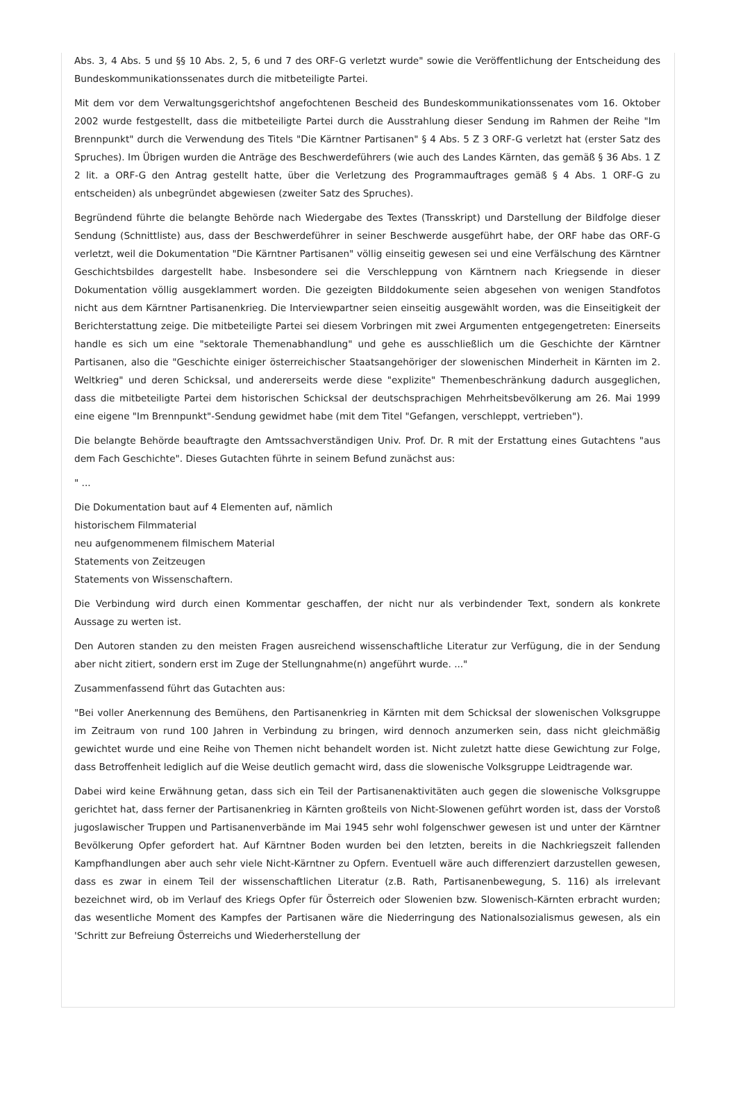Abs. 3, 4 Abs. 5 und §§ 10 Abs. 2, 5, 6 und 7 des ORF-G verletzt wurde" sowie die Veröffentlichung der Entscheidung des Bundeskommunikationssenates durch die mitbeteiligte Partei.
Mit dem vor dem Verwaltungsgerichtshof angefochtenen Bescheid des Bundeskommunikationssenates vom 16. Oktober 2002 wurde festgestellt, dass die mitbeteiligte Partei durch die Ausstrahlung dieser Sendung im Rahmen der Reihe "Im Brennpunkt" durch die Verwendung des Titels "Die Kärntner Partisanen" § 4 Abs. 5 Z 3 ORF-G verletzt hat (erster Satz des Spruches). Im Übrigen wurden die Anträge des Beschwerdeführers (wie auch des Landes Kärnten, das gemäß § 36 Abs. 1 Z 2 lit. a ORF-G den Antrag gestellt hatte, über die Verletzung des Programmauftrages gemäß § 4 Abs. 1 ORF-G zu entscheiden) als unbegründet abgewiesen (zweiter Satz des Spruches).
Begründend führte die belangte Behörde nach Wiedergabe des Textes (Transskript) und Darstellung der Bildfolge dieser Sendung (Schnittliste) aus, dass der Beschwerdeführer in seiner Beschwerde ausgeführt habe, der ORF habe das ORF-G verletzt, weil die Dokumentation "Die Kärntner Partisanen" völlig einseitig gewesen sei und eine Verfälschung des Kärntner Geschichtsbildes dargestellt habe. Insbesondere sei die Verschleppung von Kärntnern nach Kriegsende in dieser Dokumentation völlig ausgeklammert worden. Die gezeigten Bilddokumente seien abgesehen von wenigen Standfotos nicht aus dem Kärntner Partisanenkrieg. Die Interviewpartner seien einseitig ausgewählt worden, was die Einseitigkeit der Berichterstattung zeige. Die mitbeteiligte Partei sei diesem Vorbringen mit zwei Argumenten entgegengetreten: Einerseits handle es sich um eine "sektorale Themenabhandlung" und gehe es ausschließlich um die Geschichte der Kärntner Partisanen, also die "Geschichte einiger österreichischer Staatsangehöriger der slowenischen Minderheit in Kärnten im 2. Weltkrieg" und deren Schicksal, und andererseits werde diese "explizite" Themenbeschränkung dadurch ausgeglichen, dass die mitbeteiligte Partei dem historischen Schicksal der deutschsprachigen Mehrheitsbevölkerung am 26. Mai 1999 eine eigene "Im Brennpunkt"-Sendung gewidmet habe (mit dem Titel "Gefangen, verschleppt, vertrieben").
Die belangte Behörde beauftragte den Amtssachverständigen Univ. Prof. Dr. R mit der Erstattung eines Gutachtens "aus dem Fach Geschichte". Dieses Gutachten führte in seinem Befund zunächst aus:
" ...
Die Dokumentation baut auf 4 Elementen auf, nämlich
historischem Filmmaterial
neu aufgenommenem filmischem Material
Statements von Zeitzeugen
Statements von Wissenschaftern.
Die Verbindung wird durch einen Kommentar geschaffen, der nicht nur als verbindender Text, sondern als konkrete Aussage zu werten ist.
Den Autoren standen zu den meisten Fragen ausreichend wissenschaftliche Literatur zur Verfügung, die in der Sendung aber nicht zitiert, sondern erst im Zuge der Stellungnahme(n) angeführt wurde. ..."
Zusammenfassend führt das Gutachten aus:
"Bei voller Anerkennung des Bemühens, den Partisanenkrieg in Kärnten mit dem Schicksal der slowenischen Volksgruppe im Zeitraum von rund 100 Jahren in Verbindung zu bringen, wird dennoch anzumerken sein, dass nicht gleichmäßig gewichtet wurde und eine Reihe von Themen nicht behandelt worden ist. Nicht zuletzt hatte diese Gewichtung zur Folge, dass Betroffenheit lediglich auf die Weise deutlich gemacht wird, dass die slowenische Volksgruppe Leidtragende war.
Dabei wird keine Erwähnung getan, dass sich ein Teil der Partisanenaktivitäten auch gegen die slowenische Volksgruppe gerichtet hat, dass ferner der Partisanenkrieg in Kärnten großteils von Nicht-Slowenen geführt worden ist, dass der Vorstoß jugoslawischer Truppen und Partisanenverbände im Mai 1945 sehr wohl folgenschwer gewesen ist und unter der Kärntner Bevölkerung Opfer gefordert hat. Auf Kärntner Boden wurden bei den letzten, bereits in die Nachkriegszeit fallenden Kampfhandlungen aber auch sehr viele Nicht-Kärntner zu Opfern. Eventuell wäre auch differenziert darzustellen gewesen, dass es zwar in einem Teil der wissenschaftlichen Literatur (z.B. Rath, Partisanenbewegung, S. 116) als irrelevant bezeichnet wird, ob im Verlauf des Kriegs Opfer für Österreich oder Slowenien bzw. Slowenisch-Kärnten erbracht wurden; das wesentliche Moment des Kampfes der Partisanen wäre die Niederringung des Nationalsozialismus gewesen, als ein 'Schritt zur Befreiung Österreichs und Wiederherstellung der